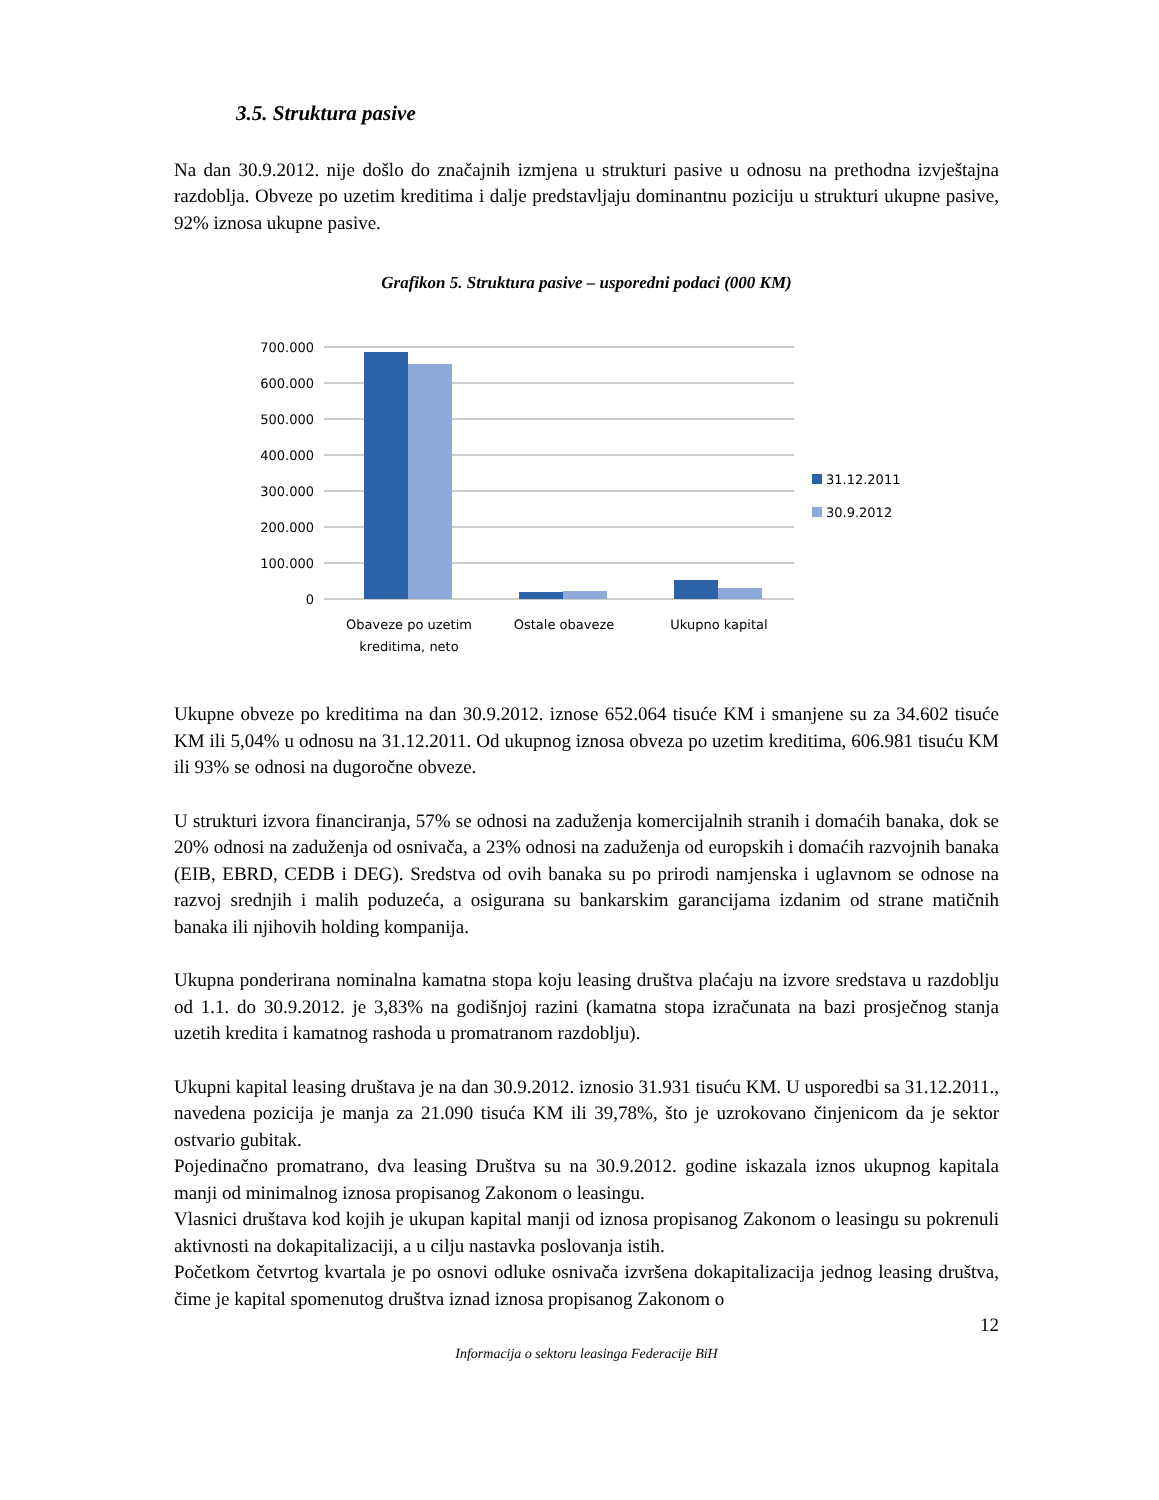3.5. Struktura pasive
Na dan 30.9.2012. nije došlo do značajnih izmjena u strukturi pasive u odnosu na prethodna izvještajna razdoblja. Obveze po uzetim kreditima i dalje predstavljaju dominantnu poziciju u strukturi ukupne pasive, 92% iznosa ukupne pasive.
Grafikon 5. Struktura pasive – usporedni podaci (000 KM)
700.000
600.000
500.000
400.000
300.000
200.000
100.000
0
Obaveze po uzetim
kreditima, neto
Ostale obaveze
Ukupno kapital
31.12.2011
30.9.2012
Ukupne obveze po kreditima na dan 30.9.2012. iznose 652.064 tisuće KM i smanjene su za 34.602 tisuće KM ili 5,04% u odnosu na 31.12.2011. Od ukupnog iznosa obveza po uzetim kreditima, 606.981 tisuću KM ili 93% se odnosi na dugoročne obveze.
U strukturi izvora financiranja, 57% se odnosi na zaduženja komercijalnih stranih i domaćih banaka, dok se 20% odnosi na zaduženja od osnivača, a 23% odnosi na zaduženja od europskih i domaćih razvojnih banaka (EIB, EBRD, CEDB i DEG). Sredstva od ovih banaka su po prirodi namjenska i uglavnom se odnose na razvoj srednjih i malih poduzeća, a osigurana su bankarskim garancijama izdanim od strane matičnih banaka ili njihovih holding kompanija.
Ukupna ponderirana nominalna kamatna stopa koju leasing društva plaćaju na izvore sredstava u razdoblju od 1.1. do 30.9.2012. je 3,83% na godišnjoj razini (kamatna stopa izračunata na bazi prosječnog stanja uzetih kredita i kamatnog rashoda u promatranom razdoblju).
Ukupni kapital leasing društava je na dan 30.9.2012. iznosio 31.931 tisuću KM. U usporedbi sa 31.12.2011., navedena pozicija je manja za 21.090 tisuća KM ili 39,78%, što je uzrokovano činjenicom da je sektor ostvario gubitak.
Pojedinačno promatrano, dva leasing Društva su na 30.9.2012. godine iskazala iznos ukupnog kapitala manji od minimalnog iznosa propisanog Zakonom o leasingu.
Vlasnici društava kod kojih je ukupan kapital manji od iznosa propisanog Zakonom o leasingu su pokrenuli aktivnosti na dokapitalizaciji, a u cilju nastavka poslovanja istih.
Početkom četvrtog kvartala je po osnovi odluke osnivača izvršena dokapitalizacija jednog leasing društva, čime je kapital spomenutog društva iznad iznosa propisanog Zakonom o
12
Informacija o sektoru leasinga Federacije BiH